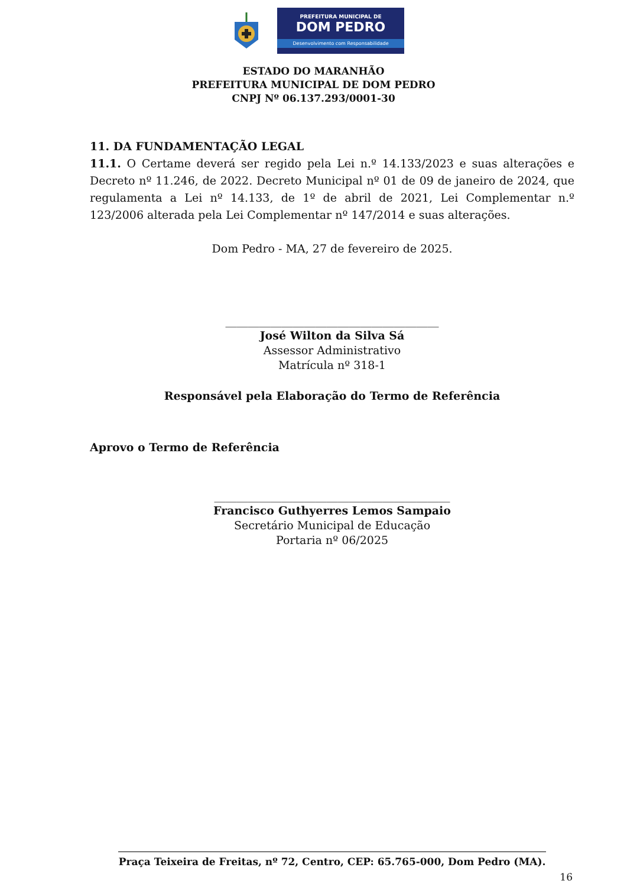PREFEITURA MUNICIPAL DE
DOM PEDRO
Desenvolvimento com Responsabilidade
ESTADO DO MARANHÃO
PREFEITURA MUNICIPAL DE DOM PEDRO
CNPJ Nº 06.137.293/0001-30
11. DA FUNDAMENTAÇÃO LEGAL
11.1. O Certame deverá ser regido pela Lei n.º 14.133/2023 e suas alterações e Decreto nº 11.246, de 2022. Decreto Municipal nº 01 de 09 de janeiro de 2024, que regulamenta a Lei nº 14.133, de 1º de abril de 2021, Lei Complementar n.º 123/2006 alterada pela Lei Complementar nº 147/2014 e suas alterações.
Dom Pedro - MA, 27 de fevereiro de 2025.
______________________________________
José Wilton da Silva Sá
Assessor Administrativo
Matrícula nº 318-1
Responsável pela Elaboração do Termo de Referência
Aprovo o Termo de Referência
__________________________________________
Francisco Guthyerres Lemos Sampaio
Secretário Municipal de Educação
Portaria nº 06/2025
Praça Teixeira de Freitas, nº 72, Centro, CEP: 65.765-000, Dom Pedro (MA).
16